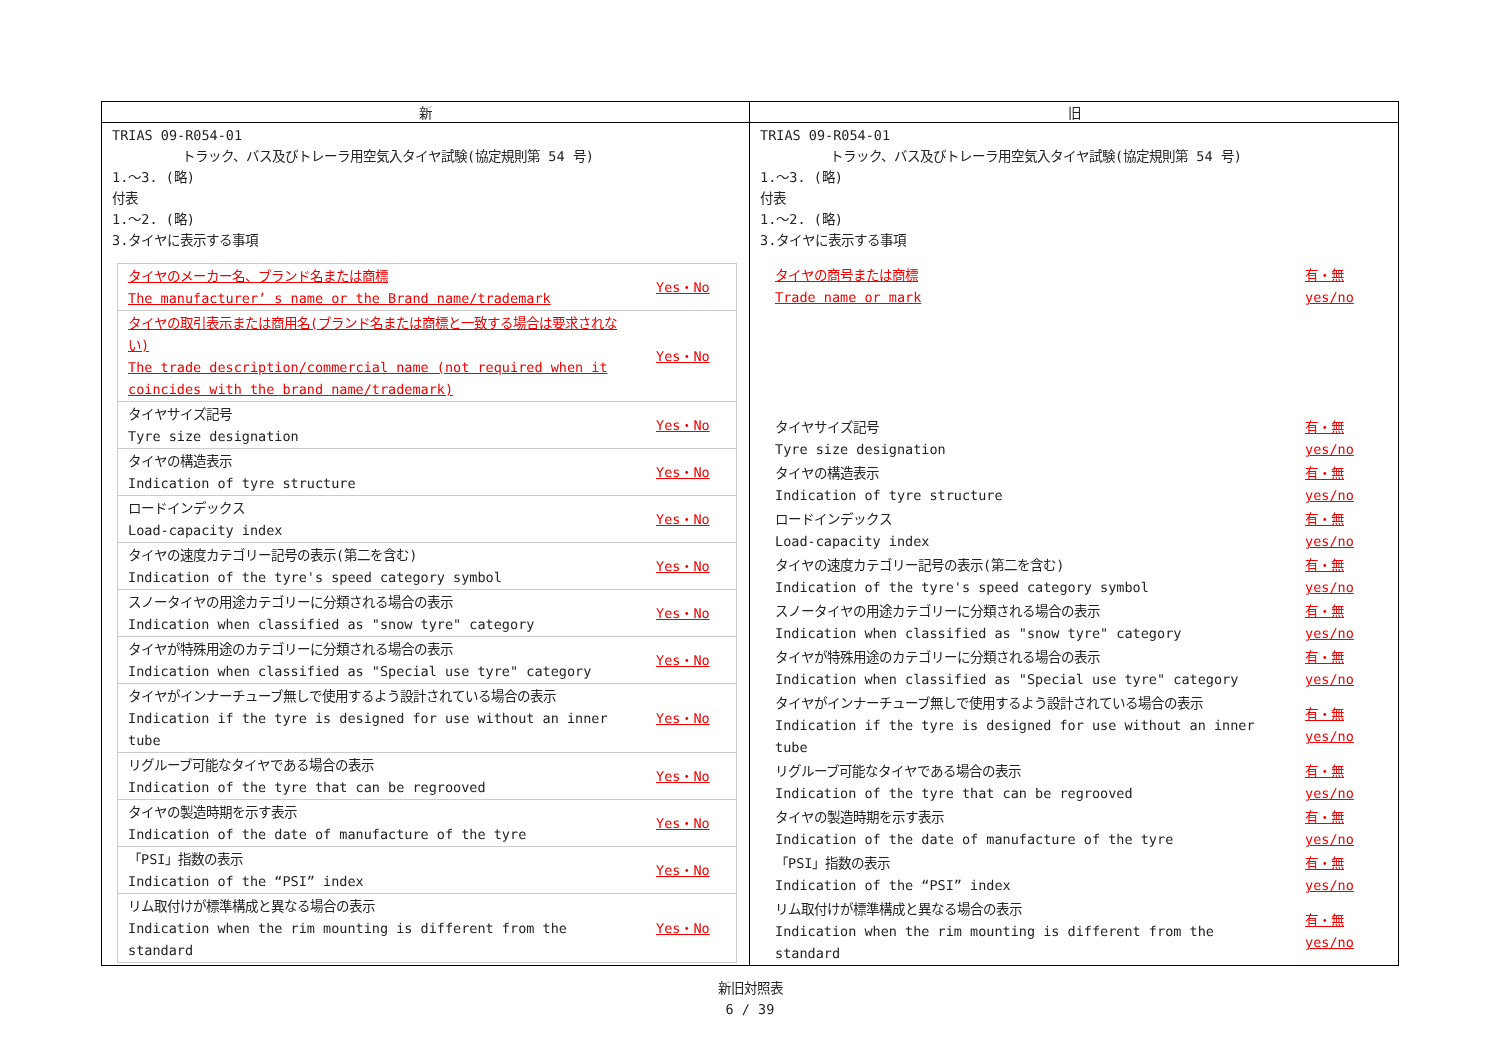| 新 | 旧 |
| --- | --- |
| TRIAS 09-R054-01 トラック、バス及びトレーラ用空気入タイヤ試験(協定規則第 54 号) 1.～3. (略) 付表 1.～2. (略) 3.タイヤに表示する事項 / タイヤのメーカー名、ブランド名または商標 The manufacturer’ s name or the Brand name/trademark / Yes・No / / タイヤの取引表示または商用名(ブランド名または商標と一致する場合は要求されない) The trade description/commercial name (not required when it coincides with the brand name/trademark) / Yes・No / / タイヤサイズ記号 Tyre size designation / Yes・No / / タイヤの構造表示 Indication of tyre structure / Yes・No / / ロードインデックス Load-capacity index / Yes・No / / タイヤの速度カテゴリー記号の表示(第二を含む) Indication of the tyre's speed category symbol / Yes・No / / スノータイヤの用途カテゴリーに分類される場合の表示 Indication when classified as "snow tyre" category / Yes・No / / タイヤが特殊用途のカテゴリーに分類される場合の表示 Indication when classified as "Special use tyre" category / Yes・No / / タイヤがインナーチューブ無しで使用するよう設計されている場合の表示 Indication if the tyre is designed for use without an inner tube / Yes・No / / リグルーブ可能なタイヤである場合の表示 Indication of the tyre that can be regrooved / Yes・No / / タイヤの製造時期を示す表示 Indication of the date of manufacture of the tyre / Yes・No / / 「PSI」指数の表示 Indication of the “PSI” index / Yes・No / / リム取付けが標準構成と異なる場合の表示 Indication when the rim mounting is different from the standard / Yes・No / | TRIAS 09-R054-01 トラック、バス及びトレーラ用空気入タイヤ試験(協定規則第 54 号) 1.～3. (略) 付表 1.～2. (略) 3.タイヤに表示する事項 / タイヤの商号または商標 Trade name or mark / 有・無 yes/no / / タイヤサイズ記号 Tyre size designation / 有・無 yes/no / / タイヤの構造表示 Indication of tyre structure / 有・無 yes/no / / ロードインデックス Load-capacity index / 有・無 yes/no / / タイヤの速度カテゴリー記号の表示(第二を含む) Indication of the tyre's speed category symbol / 有・無 yes/no / / スノータイヤの用途カテゴリーに分類される場合の表示 Indication when classified as "snow tyre" category / 有・無 yes/no / / タイヤが特殊用途のカテゴリーに分類される場合の表示 Indication when classified as "Special use tyre" category / 有・無 yes/no / / タイヤがインナーチューブ無しで使用するよう設計されている場合の表示 Indication if the tyre is designed for use without an inner tube / 有・無 yes/no / / リグルーブ可能なタイヤである場合の表示 Indication of the tyre that can be regrooved / 有・無 yes/no / / タイヤの製造時期を示す表示 Indication of the date of manufacture of the tyre / 有・無 yes/no / / 「PSI」指数の表示 Indication of the “PSI” index / 有・無 yes/no / / リム取付けが標準構成と異なる場合の表示 Indication when the rim mounting is different from the standard / 有・無 yes/no / |
新旧対照表
6 / 39